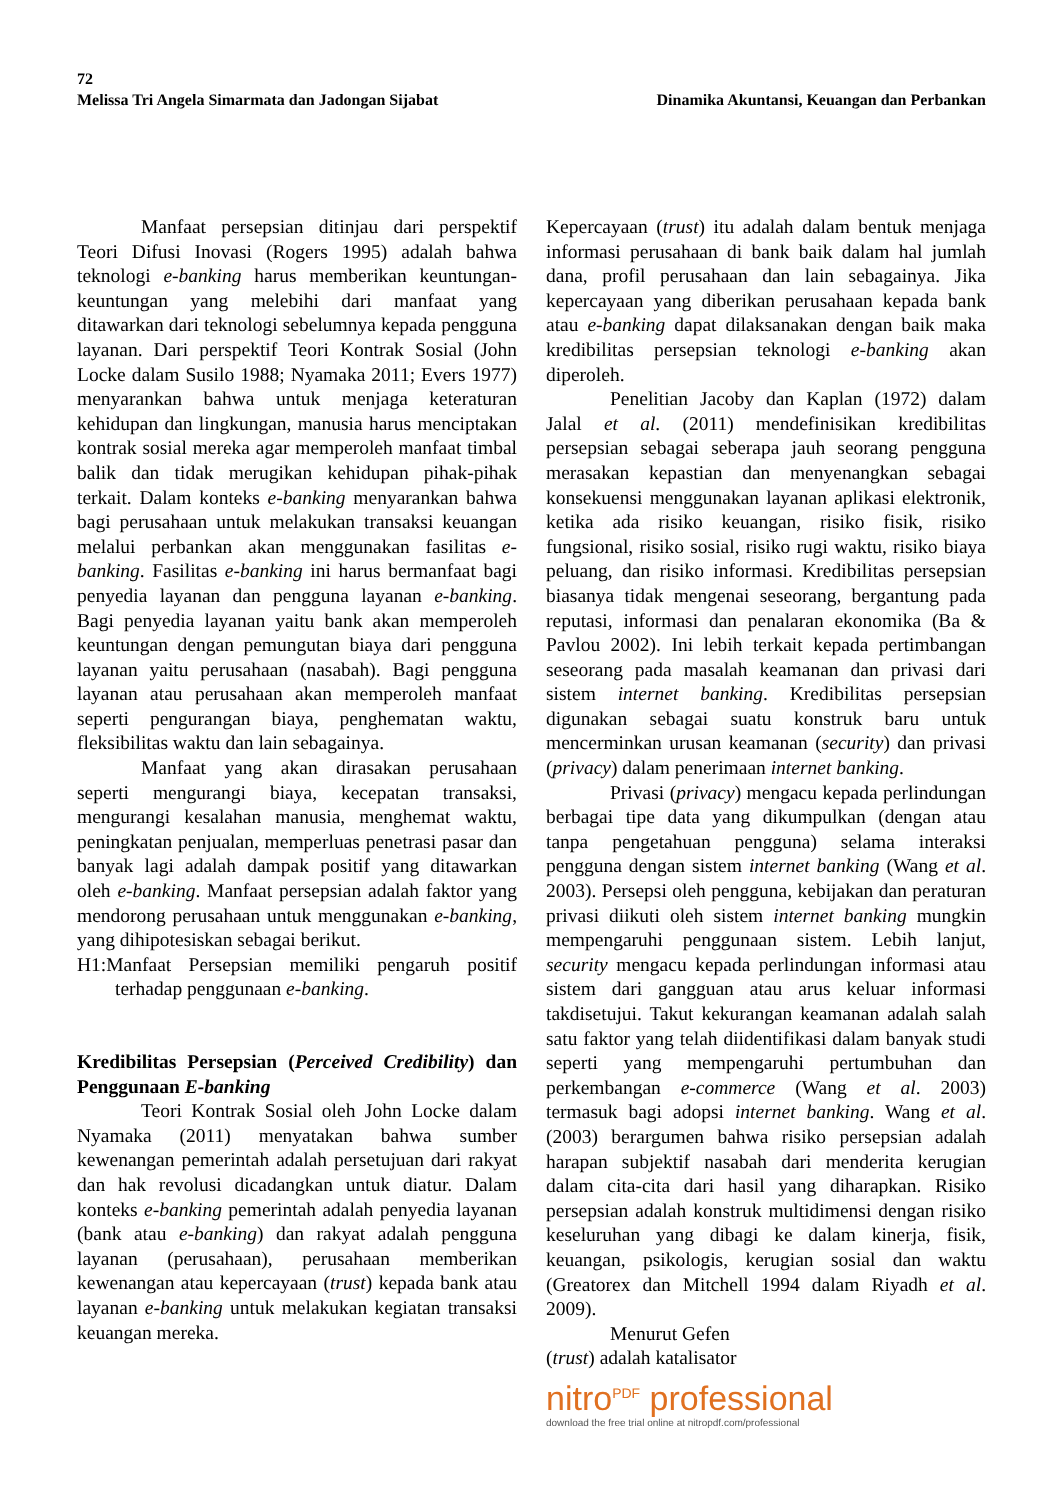72
Melissa Tri Angela Simarmata dan Jadongan Sijabat Dinamika Akuntansi, Keuangan dan Perbankan
Manfaat persepsian ditinjau dari perspektif Teori Difusi Inovasi (Rogers 1995) adalah bahwa teknologi e-banking harus memberikan keuntungan-keuntungan yang melebihi dari manfaat yang ditawarkan dari teknologi sebelumnya kepada pengguna layanan. Dari perspektif Teori Kontrak Sosial (John Locke dalam Susilo 1988; Nyamaka 2011; Evers 1977) menyarankan bahwa untuk menjaga keteraturan kehidupan dan lingkungan, manusia harus menciptakan kontrak sosial mereka agar memperoleh manfaat timbal balik dan tidak merugikan kehidupan pihak-pihak terkait. Dalam konteks e-banking menyarankan bahwa bagi perusahaan untuk melakukan transaksi keuangan melalui perbankan akan menggunakan fasilitas e-banking. Fasilitas e-banking ini harus bermanfaat bagi penyedia layanan dan pengguna layanan e-banking. Bagi penyedia layanan yaitu bank akan memperoleh keuntungan dengan pemungutan biaya dari pengguna layanan yaitu perusahaan (nasabah). Bagi pengguna layanan atau perusahaan akan memperoleh manfaat seperti pengurangan biaya, penghematan waktu, fleksibilitas waktu dan lain sebagainya.
Manfaat yang akan dirasakan perusahaan seperti mengurangi biaya, kecepatan transaksi, mengurangi kesalahan manusia, menghemat waktu, peningkatan penjualan, memperluas penetrasi pasar dan banyak lagi adalah dampak positif yang ditawarkan oleh e-banking. Manfaat persepsian adalah faktor yang mendorong perusahaan untuk menggunakan e-banking, yang dihipotesiskan sebagai berikut.
H1:Manfaat Persepsian memiliki pengaruh positif terhadap penggunaan e-banking.
Kredibilitas Persepsian (Perceived Credibility) dan Penggunaan E-banking
Teori Kontrak Sosial oleh John Locke dalam Nyamaka (2011) menyatakan bahwa sumber kewenangan pemerintah adalah persetujuan dari rakyat dan hak revolusi dicadangkan untuk diatur. Dalam konteks e-banking pemerintah adalah penyedia layanan (bank atau e-banking) dan rakyat adalah pengguna layanan (perusahaan), perusahaan memberikan kewenangan atau kepercayaan (trust) kepada bank atau layanan e-banking untuk melakukan kegiatan transaksi keuangan mereka.
Kepercayaan (trust) itu adalah dalam bentuk menjaga informasi perusahaan di bank baik dalam hal jumlah dana, profil perusahaan dan lain sebagainya. Jika kepercayaan yang diberikan perusahaan kepada bank atau e-banking dapat dilaksanakan dengan baik maka kredibilitas persepsian teknologi e-banking akan diperoleh.
Penelitian Jacoby dan Kaplan (1972) dalam Jalal et al. (2011) mendefinisikan kredibilitas persepsian sebagai seberapa jauh seorang pengguna merasakan kepastian dan menyenangkan sebagai konsekuensi menggunakan layanan aplikasi elektronik, ketika ada risiko keuangan, risiko fisik, risiko fungsional, risiko sosial, risiko rugi waktu, risiko biaya peluang, dan risiko informasi. Kredibilitas persepsian biasanya tidak mengenai seseorang, bergantung pada reputasi, informasi dan penalaran ekonomika (Ba & Pavlou 2002). Ini lebih terkait kepada pertimbangan seseorang pada masalah keamanan dan privasi dari sistem internet banking. Kredibilitas persepsian digunakan sebagai suatu konstruk baru untuk mencerminkan urusan keamanan (security) dan privasi (privacy) dalam penerimaan internet banking.
Privasi (privacy) mengacu kepada perlindungan berbagai tipe data yang dikumpulkan (dengan atau tanpa pengetahuan pengguna) selama interaksi pengguna dengan sistem internet banking (Wang et al. 2003). Persepsi oleh pengguna, kebijakan dan peraturan privasi diikuti oleh sistem internet banking mungkin mempengaruhi penggunaan sistem. Lebih lanjut, security mengacu kepada perlindungan informasi atau sistem dari gangguan atau arus keluar informasi takdisetujui. Takut kekurangan keamanan adalah salah satu faktor yang telah diidentifikasi dalam banyak studi seperti yang mempengaruhi pertumbuhan dan perkembangan e-commerce (Wang et al. 2003) termasuk bagi adopsi internet banking. Wang et al. (2003) berargumen bahwa risiko persepsian adalah harapan subjektif nasabah dari menderita kerugian dalam cita-cita dari hasil yang diharapkan. Risiko persepsian adalah konstruk multidimensi dengan risiko keseluruhan yang dibagi ke dalam kinerja, fisik, keuangan, psikologis, kerugian sosial dan waktu (Greatorex dan Mitchell 1994 dalam Riyadh et al. 2009).
Menurut Gefen
(trust) adalah katalisator
nitro<sup>PDF</sup> professional
download the free trial online at nitropdf.com/professional